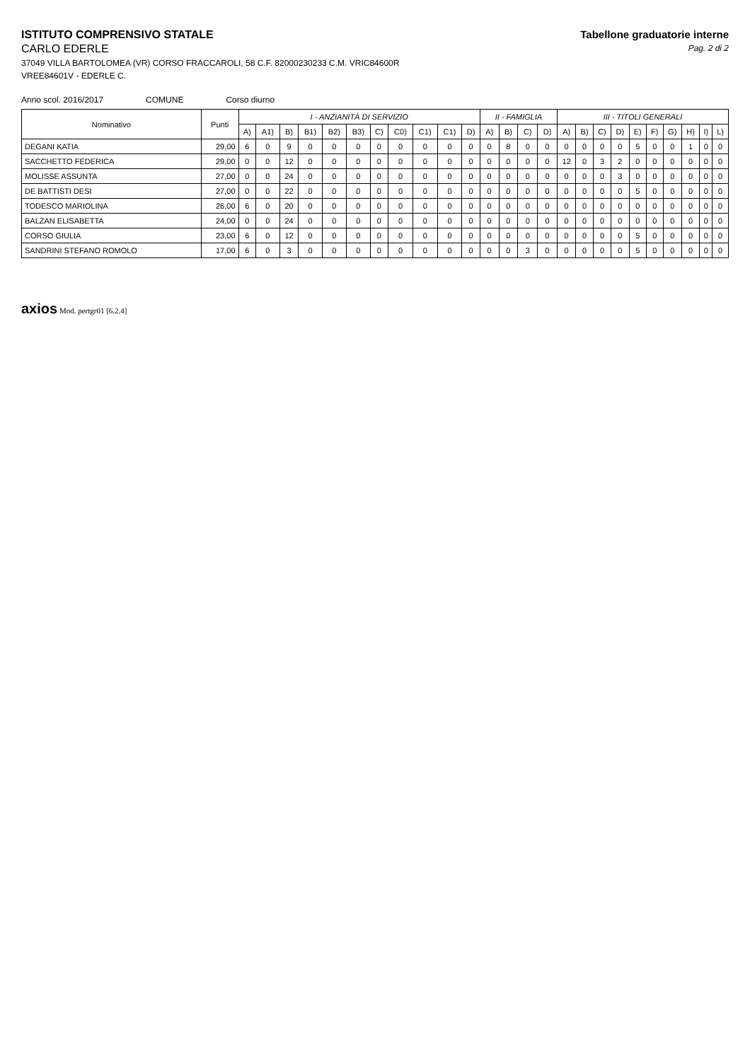ISTITUTO COMPRENSIVO STATALE
CARLO EDERLE
37049 VILLA BARTOLOMEA (VR) CORSO FRACCAROLI, 58 C.F. 82000230233 C.M. VRIC84600R
VREE84601V - EDERLE C.
Tabellone graduatorie interne
Pag. 2 di 2
Anno scol. 2016/2017 COMUNE Corso diurno
| Nominativo | Punti | I - ANZIANITÀ DI SERVIZIO | | | | | | | | | | | II - FAMIGLIA | | | | III - TITOLI GENERALI | | | | | | | | | |
| --- | --- | --- | --- | --- | --- | --- | --- | --- | --- | --- | --- | --- | --- | --- | --- | --- | --- | --- | --- | --- | --- | --- | --- | --- | --- | --- |
| | | A) | A1) | B) | B1) | B2) | B3) | C) | C0) | C1) | C1) | D) | A) | B) | C) | D) | A) | B) | C) | D) | E) | F) | G) | H) | I) | L) |
| DEGANI KATIA | 29,00 | 6 | 0 | 9 | 0 | 0 | 0 | 0 | 0 | 0 | 0 | 0 | 0 | 8 | 0 | 0 | 0 | 0 | 0 | 0 | 5 | 0 | 0 | 1 | 0 | 0 |
| SACCHETTO FEDERICA | 29,00 | 0 | 0 | 12 | 0 | 0 | 0 | 0 | 0 | 0 | 0 | 0 | 0 | 0 | 0 | 0 | 12 | 0 | 3 | 2 | 0 | 0 | 0 | 0 | 0 | 0 |
| MOLISSE ASSUNTA | 27,00 | 0 | 0 | 24 | 0 | 0 | 0 | 0 | 0 | 0 | 0 | 0 | 0 | 0 | 0 | 0 | 0 | 0 | 0 | 3 | 0 | 0 | 0 | 0 | 0 | 0 |
| DE BATTISTI DESI | 27,00 | 0 | 0 | 22 | 0 | 0 | 0 | 0 | 0 | 0 | 0 | 0 | 0 | 0 | 0 | 0 | 0 | 0 | 0 | 0 | 5 | 0 | 0 | 0 | 0 | 0 |
| TODESCO MARIOLINA | 26,00 | 6 | 0 | 20 | 0 | 0 | 0 | 0 | 0 | 0 | 0 | 0 | 0 | 0 | 0 | 0 | 0 | 0 | 0 | 0 | 0 | 0 | 0 | 0 | 0 | 0 |
| BALZAN ELISABETTA | 24,00 | 0 | 0 | 24 | 0 | 0 | 0 | 0 | 0 | 0 | 0 | 0 | 0 | 0 | 0 | 0 | 0 | 0 | 0 | 0 | 0 | 0 | 0 | 0 | 0 | 0 |
| CORSO GIULIA | 23,00 | 6 | 0 | 12 | 0 | 0 | 0 | 0 | 0 | 0 | 0 | 0 | 0 | 0 | 0 | 0 | 0 | 0 | 0 | 0 | 5 | 0 | 0 | 0 | 0 | 0 |
| SANDRINI STEFANO ROMOLO | 17,00 | 6 | 0 | 3 | 0 | 0 | 0 | 0 | 0 | 0 | 0 | 0 | 0 | 0 | 3 | 0 | 0 | 0 | 0 | 0 | 5 | 0 | 0 | 0 | 0 | 0 |
axios Mod. pertgr01 [6.2.4]